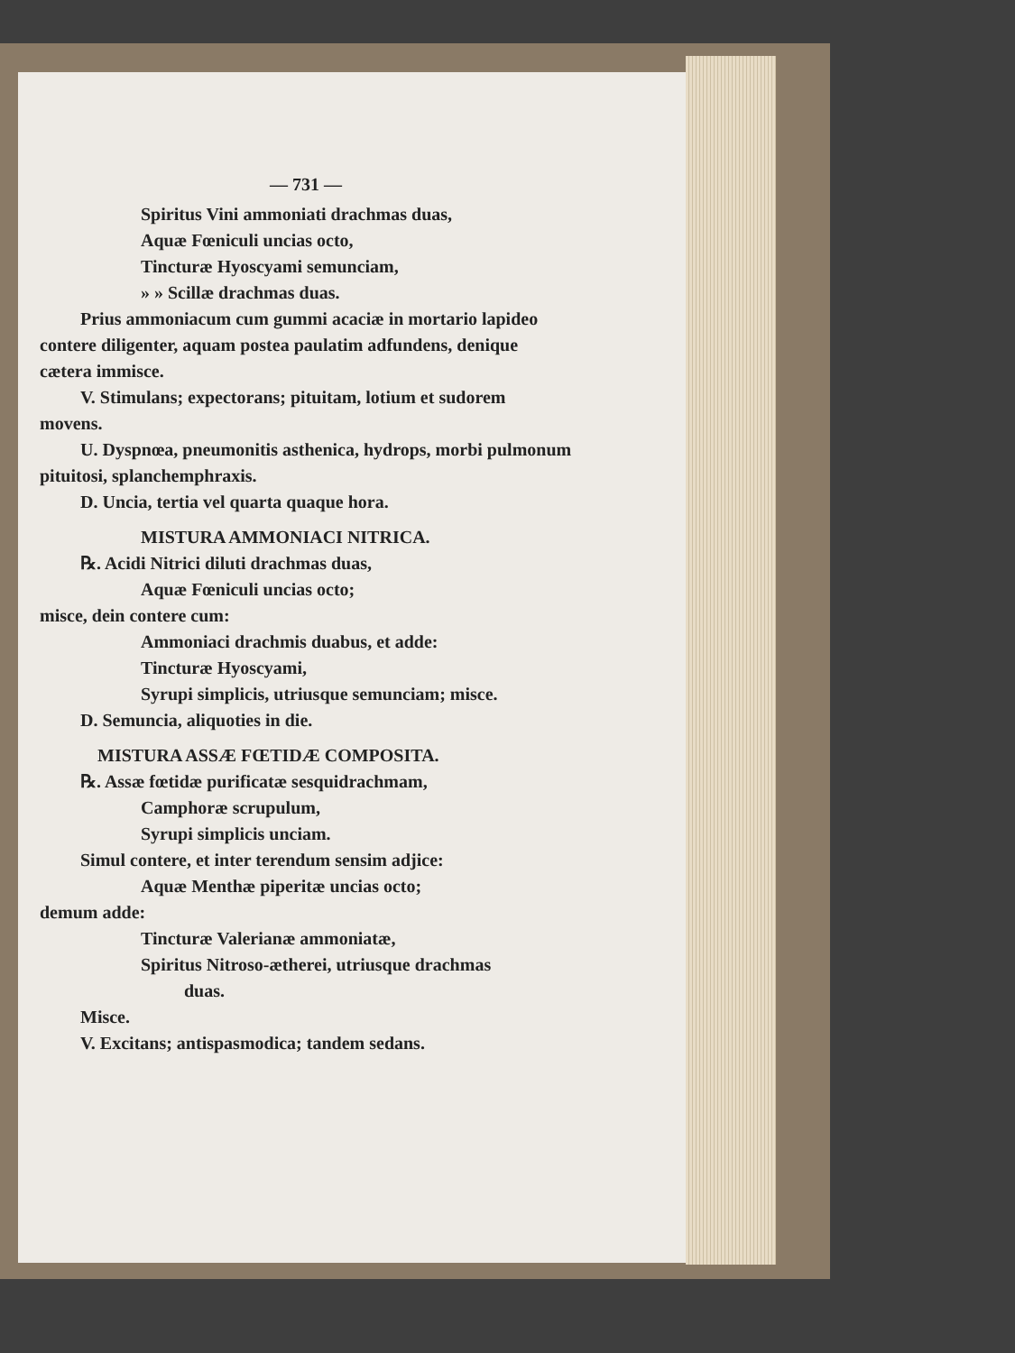— 731 —
Spiritus Vini ammoniati drachmas duas,
Aquæ Fœniculi uncias octo,
Tincturæ Hyoscyami semunciam,
» » Scillæ drachmas duas.
Prius ammoniacum cum gummi acaciæ in mortario lapideo contere diligenter, aquam postea paulatim adfundens, denique cætera immisce.
V. Stimulans; expectorans; pituitam, lotium et sudorem movens.
U. Dyspnœa, pneumonitis asthenica, hydrops, morbi pulmonum pituitosi, splanchemphraxis.
D. Uncia, tertia vel quarta quaque hora.
MISTURA AMMONIACI NITRICA.
℞. Acidi Nitrici diluti drachmas duas,
Aquæ Fœniculi uncias octo;
misce, dein contere cum:
Ammoniaci drachmis duabus, et adde:
Tincturæ Hyoscyami,
Syrupi simplicis, utriusque semunciam; misce.
D. Semuncia, aliquoties in die.
MISTURA ASSÆ FŒTIDÆ COMPOSITA.
℞. Assæ fœtidæ purificatæ sesquidrachmam,
Camphoræ scrupulum,
Syrupi simplicis unciam.
Simul contere, et inter terendum sensim adjice:
Aquæ Menthæ piperitæ uncias octo;
demum adde:
Tincturæ Valerianæ ammoniatæ,
Spiritus Nitroso-ætherei, utriusque drachmas
duas.
Misce.
V. Excitans; antispasmodica; tandem sedans.